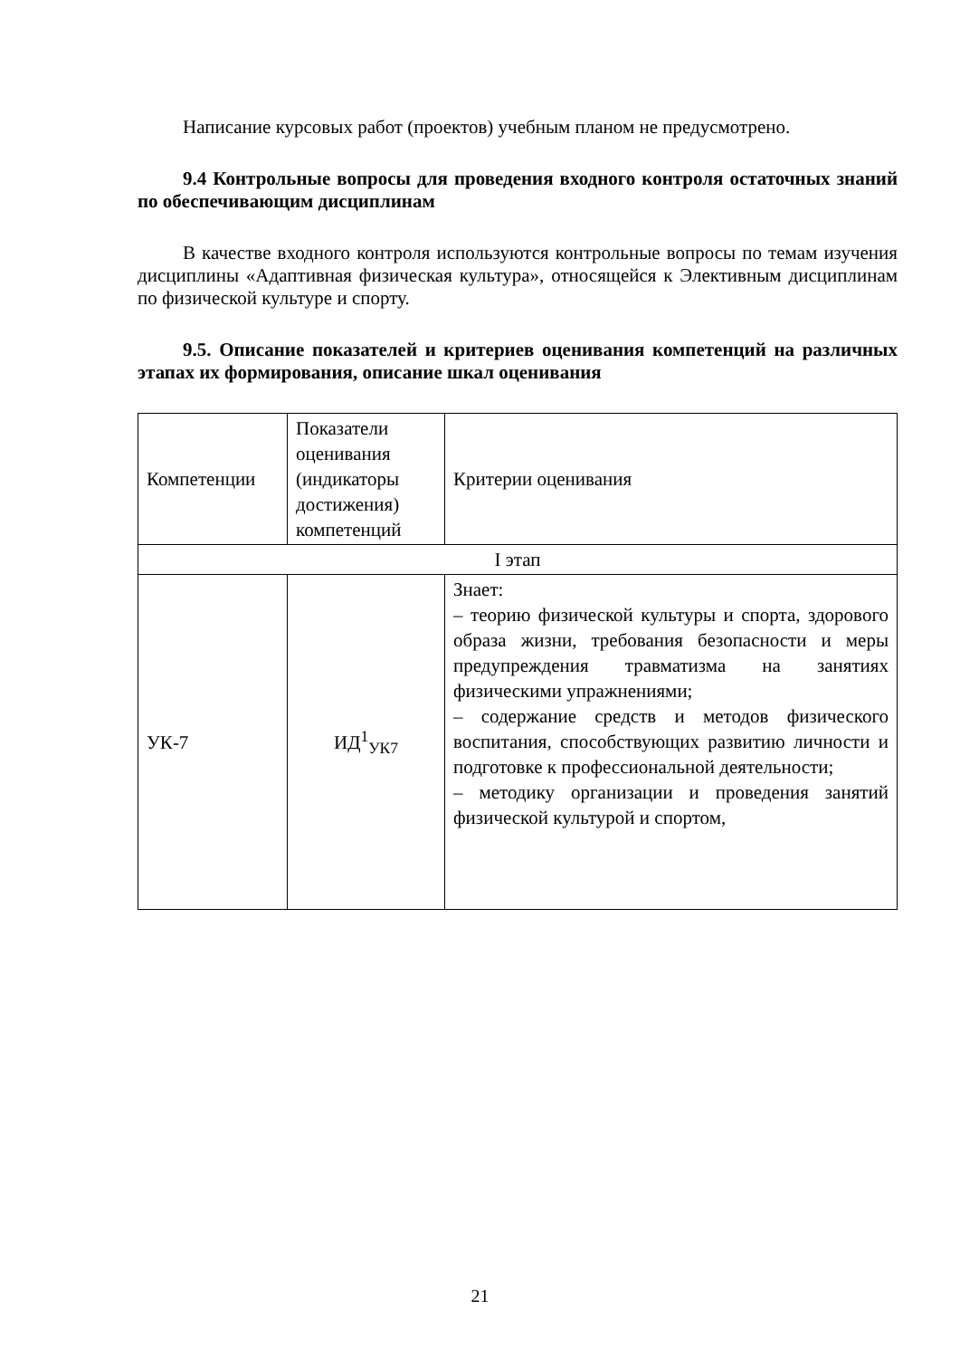Написание курсовых работ (проектов) учебным планом не предусмотрено.
9.4 Контрольные вопросы для проведения входного контроля остаточных знаний по обеспечивающим дисциплинам
В качестве входного контроля используются контрольные вопросы по темам изучения дисциплины «Адаптивная физическая культура», относящейся к Элективным дисциплинам по физической культуре и спорту.
9.5. Описание показателей и критериев оценивания компетенций на различных этапах их формирования, описание шкал оценивания
| Компетенции | Показатели оценивания (индикаторы достижения) компетенций | Критерии оценивания |
| I этап | | |
| УК-7 | ИД<sup>1</sup><sub>УК7</sub> | Знает: – теорию физической культуры и спорта, здорового образа жизни, требования безопасности и меры предупреждения травматизма на занятиях физическими упражнениями; – содержание средств и методов физического воспитания, способствующих развитию личности и подготовке к профессиональной деятельности; – методику организации и проведения занятий физической культурой и спортом, |
21